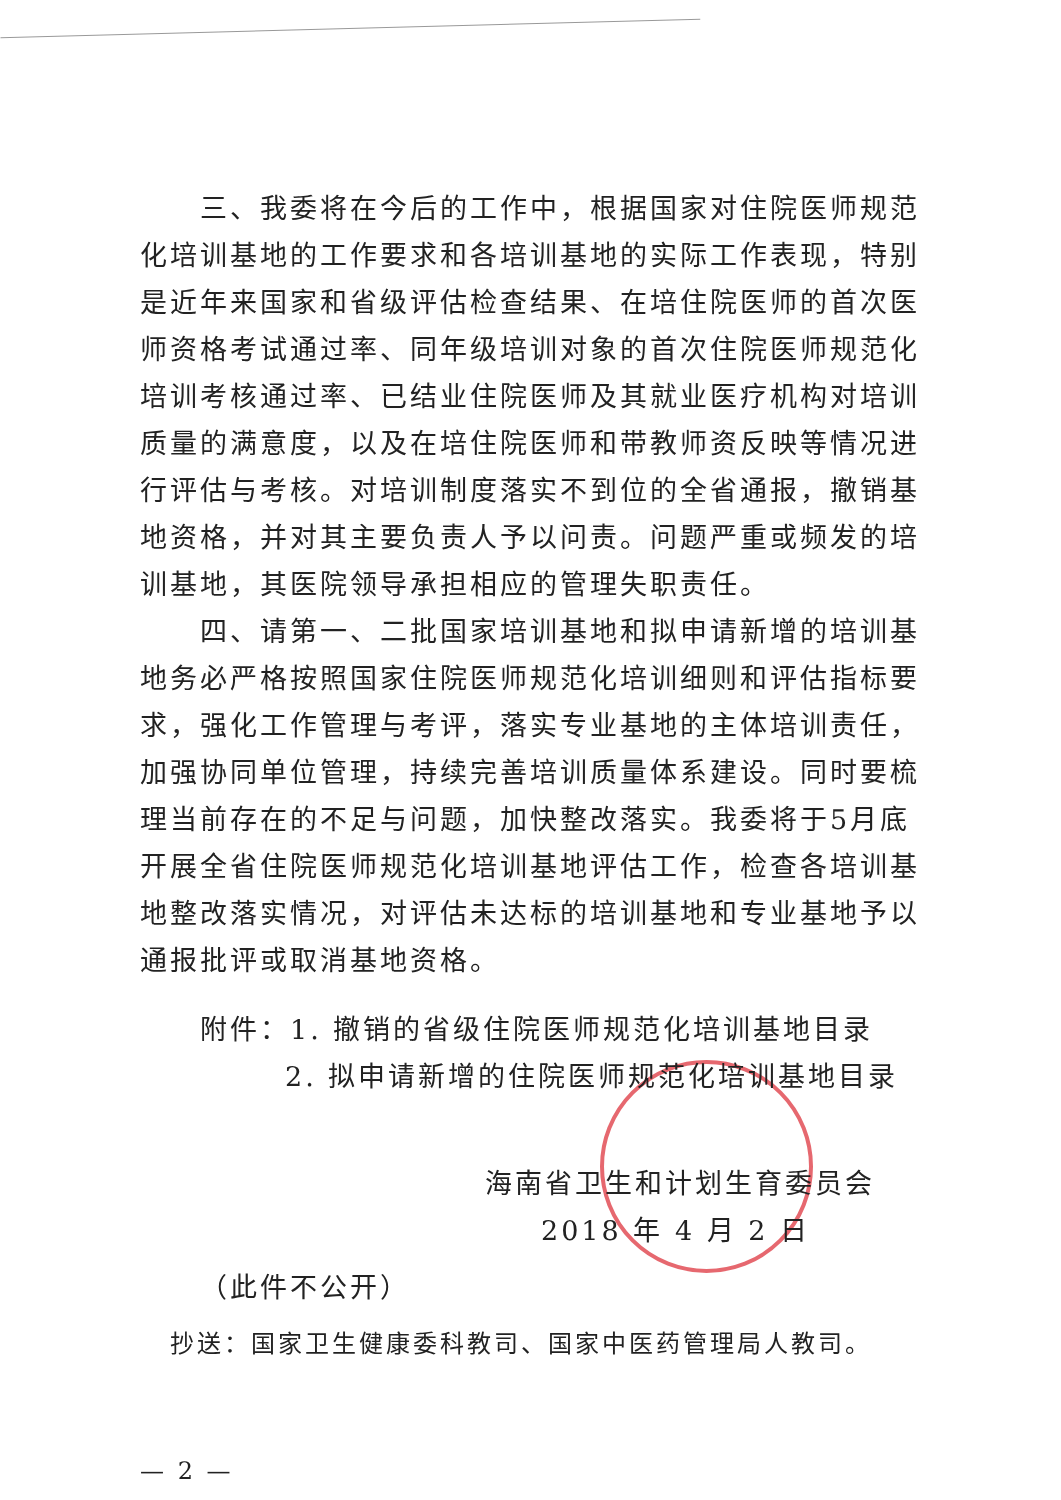三、我委将在今后的工作中，根据国家对住院医师规范化培训基地的工作要求和各培训基地的实际工作表现，特别是近年来国家和省级评估检查结果、在培住院医师的首次医师资格考试通过率、同年级培训对象的首次住院医师规范化培训考核通过率、已结业住院医师及其就业医疗机构对培训质量的满意度，以及在培住院医师和带教师资反映等情况进行评估与考核。对培训制度落实不到位的全省通报，撤销基地资格，并对其主要负责人予以问责。问题严重或频发的培训基地，其医院领导承担相应的管理失职责任。
四、请第一、二批国家培训基地和拟申请新增的培训基地务必严格按照国家住院医师规范化培训细则和评估指标要求，强化工作管理与考评，落实专业基地的主体培训责任，加强协同单位管理，持续完善培训质量体系建设。同时要梳理当前存在的不足与问题，加快整改落实。我委将于5月底开展全省住院医师规范化培训基地评估工作，检查各培训基地整改落实情况，对评估未达标的培训基地和专业基地予以通报批评或取消基地资格。
附件：1. 撤销的省级住院医师规范化培训基地目录
2. 拟申请新增的住院医师规范化培训基地目录
海南省卫生和计划生育委员会
2018 年 4 月 2 日
（此件不公开）
抄送：国家卫生健康委科教司、国家中医药管理局人教司。
— 2 —